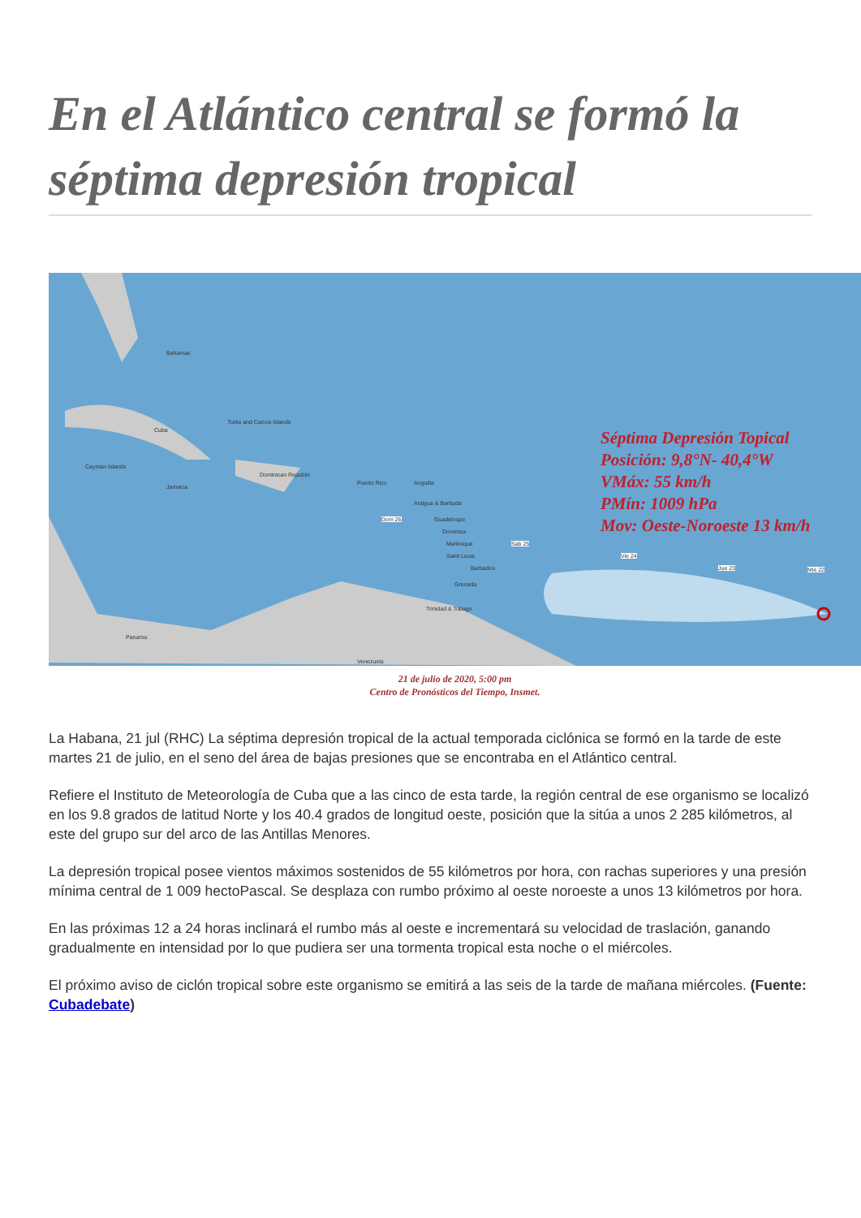En el Atlántico central se formó la séptima depresión tropical
Bahamas
Cuba
Cayman Islands
Jamaica
Turks and Caicos Islands
Dominican Republic
Puerto Rico Anguilla
Antigua & Barbuda
Guadeloupe
Dominica
Martinique
Saint Lucia
Barbados
Grenada
Trinidad & Tobago
Panama
Venezuela
Dom 26
Sab 25
Vie 24
Jue 23 Mie 22
Séptima Depresión Topical
Posición: 9,8°N- 40,4°W
VMáx: 55 km/h
PMín: 1009 hPa
Mov: Oeste-Noroeste 13 km/h
21 de julio de 2020, 5:00 pm
Centro de Pronósticos del Tiempo, Insmet.
La Habana, 21 jul (RHC) La séptima depresión tropical de la actual temporada ciclónica se formó en la tarde de este martes 21 de julio, en el seno del área de bajas presiones que se encontraba en el Atlántico central.
Refiere el Instituto de Meteorología de Cuba que a las cinco de esta tarde, la región central de ese organismo se localizó en los 9.8 grados de latitud Norte y los 40.4 grados de longitud oeste, posición que la sitúa a unos 2 285 kilómetros, al este del grupo sur del arco de las Antillas Menores.
La depresión tropical posee vientos máximos sostenidos de 55 kilómetros por hora, con rachas superiores y una presión mínima central de 1 009 hectoPascal. Se desplaza con rumbo próximo al oeste noroeste a unos 13 kilómetros por hora.
En las próximas 12 a 24 horas inclinará el rumbo más al oeste e incrementará su velocidad de traslación, ganando gradualmente en intensidad por lo que pudiera ser una tormenta tropical esta noche o el miércoles.
El próximo aviso de ciclón tropical sobre este organismo se emitirá a las seis de la tarde de mañana miércoles. (Fuente: Cubadebate)